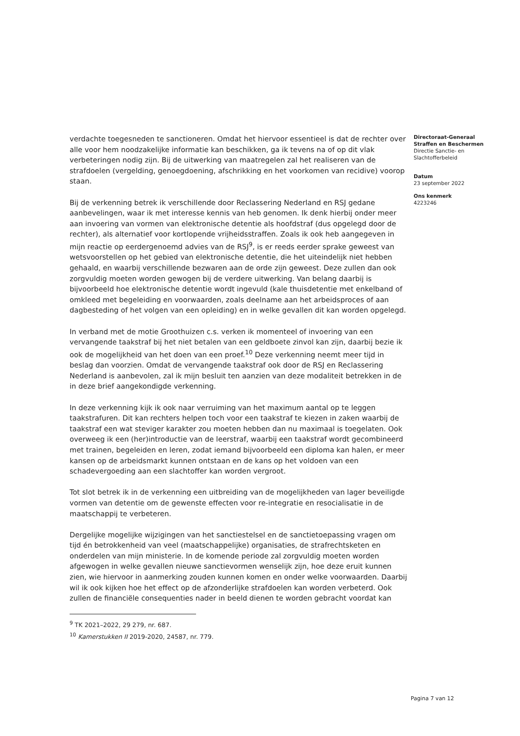verdachte toegesneden te sanctioneren. Omdat het hiervoor essentieel is dat de rechter over alle voor hem noodzakelijke informatie kan beschikken, ga ik tevens na of op dit vlak verbeteringen nodig zijn. Bij de uitwerking van maatregelen zal het realiseren van de strafdoelen (vergelding, genoegdoening, afschrikking en het voorkomen van recidive) voorop staan.
Bij de verkenning betrek ik verschillende door Reclassering Nederland en RSJ gedane aanbevelingen, waar ik met interesse kennis van heb genomen. Ik denk hierbij onder meer aan invoering van vormen van elektronische detentie als hoofdstraf (dus opgelegd door de rechter), als alternatief voor kortlopende vrijheidsstraffen. Zoals ik ook heb aangegeven in mijn reactie op eerdergenoemd advies van de RSJ<sup>9</sup>, is er reeds eerder sprake geweest van wetsvoorstellen op het gebied van elektronische detentie, die het uiteindelijk niet hebben gehaald, en waarbij verschillende bezwaren aan de orde zijn geweest. Deze zullen dan ook zorgvuldig moeten worden gewogen bij de verdere uitwerking. Van belang daarbij is bijvoorbeeld hoe elektronische detentie wordt ingevuld (kale thuisdetentie met enkelband of omkleed met begeleiding en voorwaarden, zoals deelname aan het arbeidsproces of aan dagbesteding of het volgen van een opleiding) en in welke gevallen dit kan worden opgelegd.
In verband met de motie Groothuizen c.s. verken ik momenteel of invoering van een vervangende taakstraf bij het niet betalen van een geldboete zinvol kan zijn, daarbij bezie ik ook de mogelijkheid van het doen van een proef.<sup>10</sup> Deze verkenning neemt meer tijd in beslag dan voorzien. Omdat de vervangende taakstraf ook door de RSJ en Reclassering Nederland is aanbevolen, zal ik mijn besluit ten aanzien van deze modaliteit betrekken in de in deze brief aangekondigde verkenning.
In deze verkenning kijk ik ook naar verruiming van het maximum aantal op te leggen taakstrafuren. Dit kan rechters helpen toch voor een taakstraf te kiezen in zaken waarbij de taakstraf een wat steviger karakter zou moeten hebben dan nu maximaal is toegelaten. Ook overweeg ik een (her)introductie van de leerstraf, waarbij een taakstraf wordt gecombineerd met trainen, begeleiden en leren, zodat iemand bijvoorbeeld een diploma kan halen, er meer kansen op de arbeidsmarkt kunnen ontstaan en de kans op het voldoen van een schadevergoeding aan een slachtoffer kan worden vergroot.
Tot slot betrek ik in de verkenning een uitbreiding van de mogelijkheden van lager beveiligde vormen van detentie om de gewenste effecten voor re-integratie en resocialisatie in de maatschappij te verbeteren.
Dergelijke mogelijke wijzigingen van het sanctiestelsel en de sanctietoepassing vragen om tijd én betrokkenheid van veel (maatschappelijke) organisaties, de strafrechtsketen en onderdelen van mijn ministerie. In de komende periode zal zorgvuldig moeten worden afgewogen in welke gevallen nieuwe sanctievormen wenselijk zijn, hoe deze eruit kunnen zien, wie hiervoor in aanmerking zouden kunnen komen en onder welke voorwaarden. Daarbij wil ik ook kijken hoe het effect op de afzonderlijke strafdoelen kan worden verbeterd. Ook zullen de financiële consequenties nader in beeld dienen te worden gebracht voordat kan
<sup>9</sup> TK 2021–2022, 29 279, nr. 687.
<sup>10</sup> Kamerstukken II 2019-2020, 24587, nr. 779.
Directoraat-Generaal
Straffen en Beschermen
Directie Sanctie- en
Slachtofferbeleid
Datum
23 september 2022
Ons kenmerk
4223246
Pagina 7 van 12